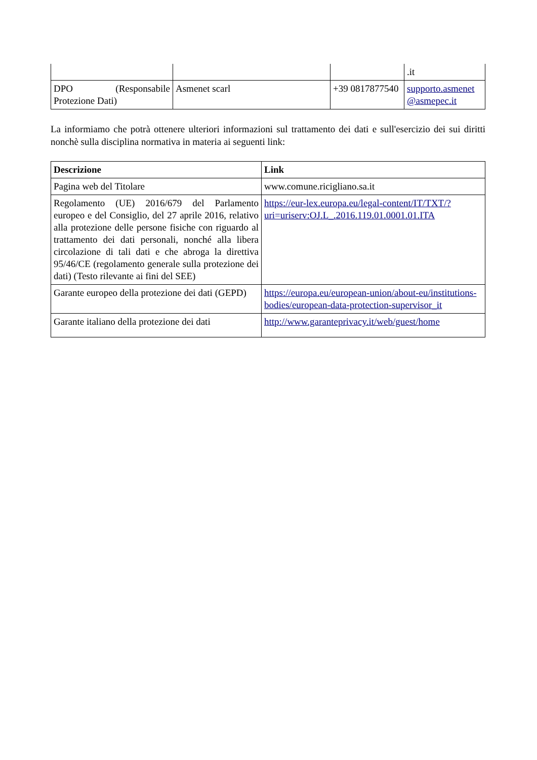| | | | .it |
| DPO (Responsabile Protezione Dati) | Asmenet scarl | +39 0817877540 | supporto.asmenet @asmepec.it |
La informiamo che potrà ottenere ulteriori informazioni sul trattamento dei dati e sull'esercizio dei sui diritti nonchè sulla disciplina normativa in materia ai seguenti link:
| Descrizione | Link |
| --- | --- |
| Pagina web del Titolare | www.comune.ricigliano.sa.it |
| Regolamento (UE) 2016/679 del Parlamento europeo e del Consiglio, del 27 aprile 2016, relativo alla protezione delle persone fisiche con riguardo al trattamento dei dati personali, nonché alla libera circolazione di tali dati e che abroga la direttiva 95/46/CE (regolamento generale sulla protezione dei dati) (Testo rilevante ai fini del SEE) | https://eur-lex.europa.eu/legal-content/IT/TXT/?uri=uriserv:OJ.L_.2016.119.01.0001.01.ITA |
| Garante europeo della protezione dei dati (GEPD) | https://europa.eu/european-union/about-eu/institutions-bodies/european-data-protection-supervisor_it |
| Garante italiano della protezione dei dati | http://www.garanteprivacy.it/web/guest/home |